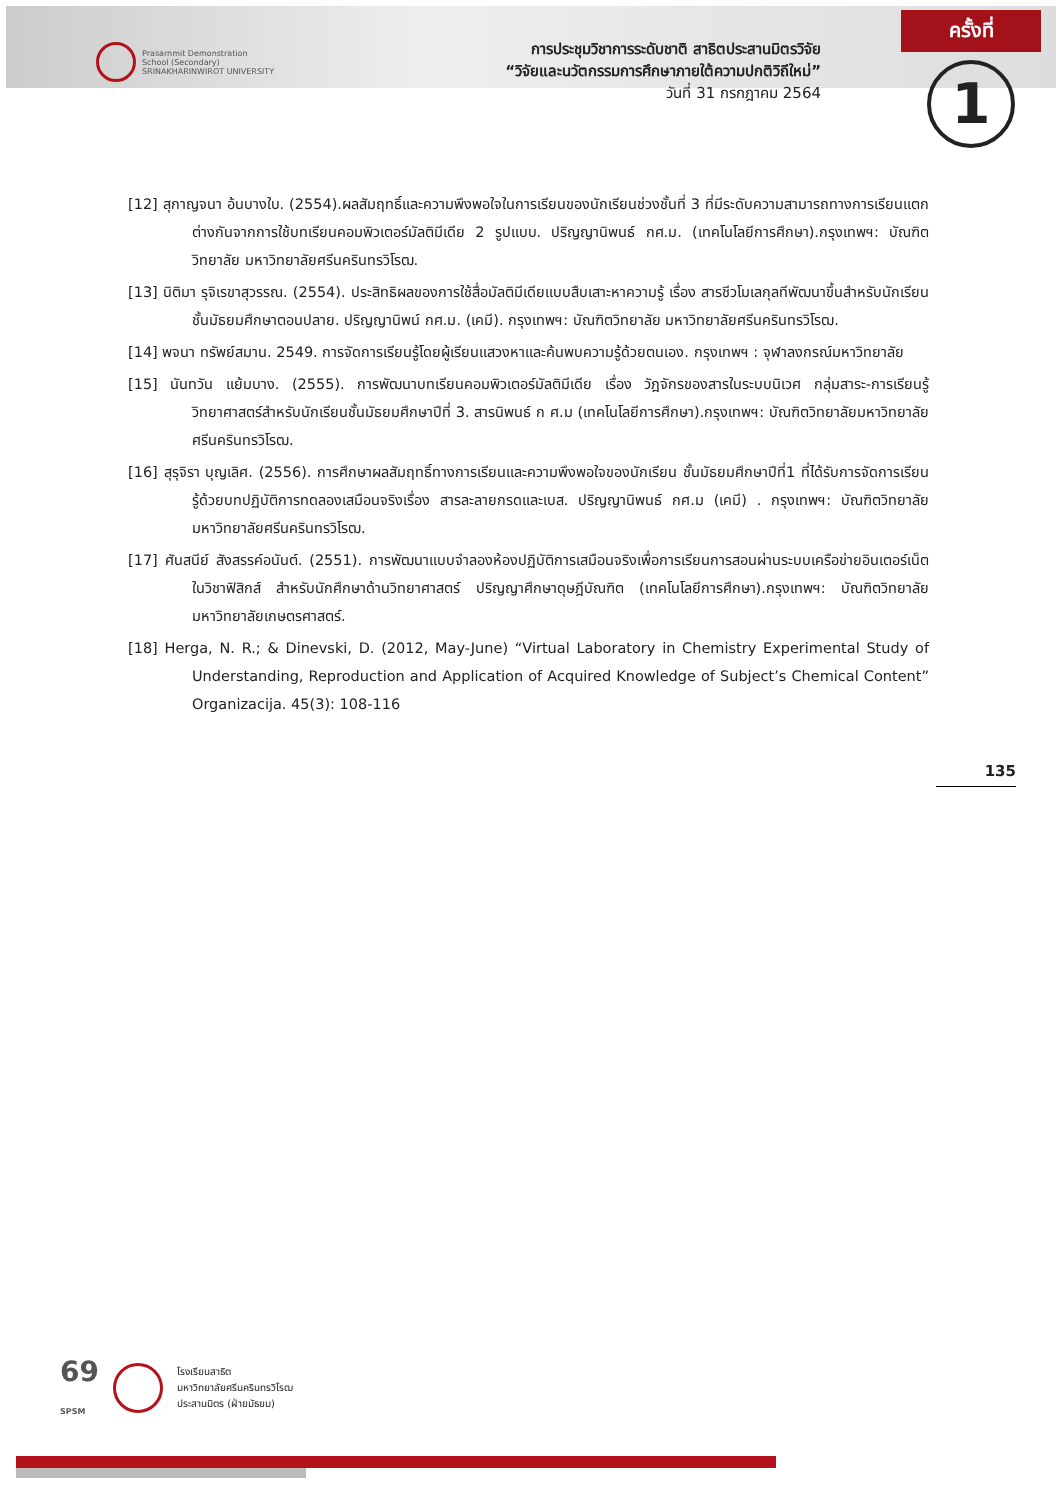Prasarnmit Demonstration
School (Secondary)
SRINAKHARINWIROT UNIVERSITY
การประชุมวิชาการระดับชาติ สาธิตประสานมิตรวิจัย
“วิจัยและนวัตกรรมการศึกษาภายใต้ความปกติวิถีใหม่”
วันที่ 31 กรกฎาคม 2564
ครั้งที่
1
[12] สุกาญจนา อ้นบางใบ. (2554).ผลสัมฤทธิ์และความพึงพอใจในการเรียนของนักเรียนช่วงชั้นที่ 3 ที่มีระดับความสามารถทางการเรียนแตกต่างกันจากการใช้บทเรียนคอมพิวเตอร์มัลติมีเดีย 2 รูปแบบ. ปริญญานิพนธ์ กศ.ม. (เทคโนโลยีการศึกษา).กรุงเทพฯ: บัณฑิตวิทยาลัย มหาวิทยาลัยศรีนครินทรวิโรฒ.
[13] นิติมา รุจิเรขาสุวรรณ. (2554). ประสิทธิผลของการใช้สื่อมัลติมีเดียแบบสืบเสาะหาความรู้ เรื่อง สารชีวโมเลกุลทีพัฒนาขึ้นสำหรับนักเรียนชั้นมัธยมศึกษาตอนปลาย. ปริญญานิพน์ กศ.ม. (เคมี). กรุงเทพฯ: บัณฑิตวิทยาลัย มหาวิทยาลัยศรีนครินทรวิโรฒ.
[14] พจนา ทรัพย์สมาน. 2549. การจัดการเรียนรู้โดยผู้เรียนแสวงหาและค้นพบความรู้ด้วยตนเอง. กรุงเทพฯ : จุฬาลงกรณ์มหาวิทยาลัย
[15] นันทวัน แย้มบาง. (2555). การพัฒนาบทเรียนคอมพิวเตอร์มัลติมีเดีย เรื่อง วัฎจักรของสารในระบบนิเวศ กลุ่มสาระ-การเรียนรู้วิทยาศาสตร์สำหรับนักเรียนชั้นมัธยมศึกษาปีที่ 3. สารนิพนธ์ ก ศ.ม (เทคโนโลยีการศึกษา).กรุงเทพฯ: บัณฑิตวิทยาลัยมหาวิทยาลัยศรีนครินทรวิโรฒ.
[16] สุรุจิรา บุญเลิศ. (2556). การศึกษาผลสัมฤทธิ์ทางการเรียนและความพึงพอใจของนักเรียน ชั้นมัธยมศึกษาปีที่1 ที่ได้รับการจัดการเรียนรู้ด้วยบทปฏิบัติการทดลองเสมือนจริงเรื่อง สารละลายกรดและเบส. ปริญญานิพนธ์ กศ.ม (เคมี) . กรุงเทพฯ: บัณฑิตวิทยาลัย มหาวิทยาลัยศรีนครินทรวิโรฒ.
[17] ศันสนีย์ สังสรรค์อนันต์. (2551). การพัฒนาแบบจำลองห้องปฏิบัติการเสมือนจริงเพื่อการเรียนการสอนผ่านระบบเครือข่ายอินเตอร์เน็ตในวิชาฟิสิกส์ สำหรับนักศึกษาด้านวิทยาศาสตร์ ปริญญาศึกษาดุษฎีบัณฑิต (เทคโนโลยีการศึกษา).กรุงเทพฯ: บัณฑิตวิทยาลัย มหาวิทยาลัยเกษตรศาสตร์.
[18] Herga, N. R.; & Dinevski, D. (2012, May-June) “Virtual Laboratory in Chemistry Experimental Study of Understanding, Reproduction and Application of Acquired Knowledge of Subject’s Chemical Content” Organizacija. 45(3): 108-116
135
69
SPSM
โรงเรียนสาธิต
มหาวิทยาลัยศรีนครินทรวิโรฒ
ประสานมิตร (ฝ่ายมัธยม)